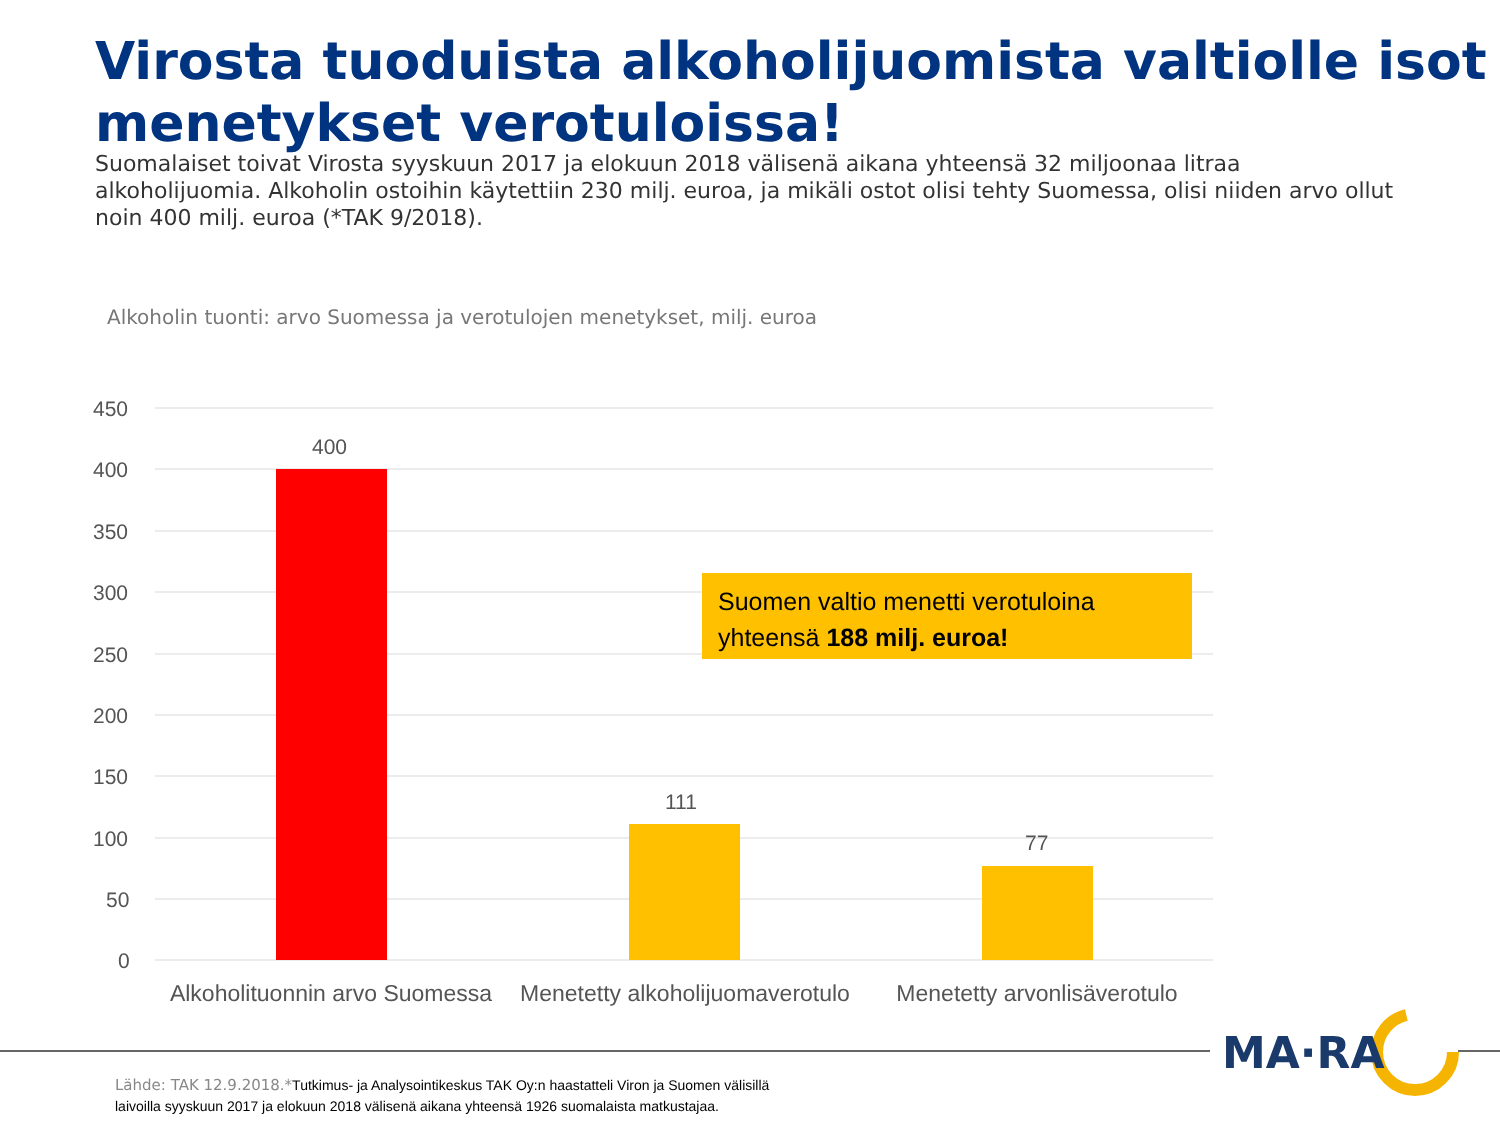Virosta tuoduista alkoholijuomista valtiolle isot menetykset verotuloissa!
Suomalaiset toivat Virosta syyskuun 2017 ja elokuun 2018 välisenä aikana yhteensä 32 miljoonaa litraa alkoholijuomia. Alkoholin ostoihin käytettiin 230 milj. euroa, ja mikäli ostot olisi tehty Suomessa, olisi niiden arvo ollut noin 400 milj. euroa (*TAK 9/2018).
Alkoholin tuonti: arvo Suomessa ja verotulojen menetykset, milj. euroa
450
400
350
300
250
200
150
100
50
0
400
111
77
Alkoholituonnin arvo Suomessa
Menetetty alkoholijuomaverotulo
Menetetty arvonlisäverotulo
Suomen valtio menetti verotuloina yhteensä 188 milj. euroa!
MA·RA
Lähde: TAK 12.9.2018.*Tutkimus- ja Analysointikeskus TAK Oy:n haastatteli Viron ja Suomen välisillä
laivoilla syyskuun 2017 ja elokuun 2018 välisenä aikana yhteensä 1926 suomalaista matkustajaa.